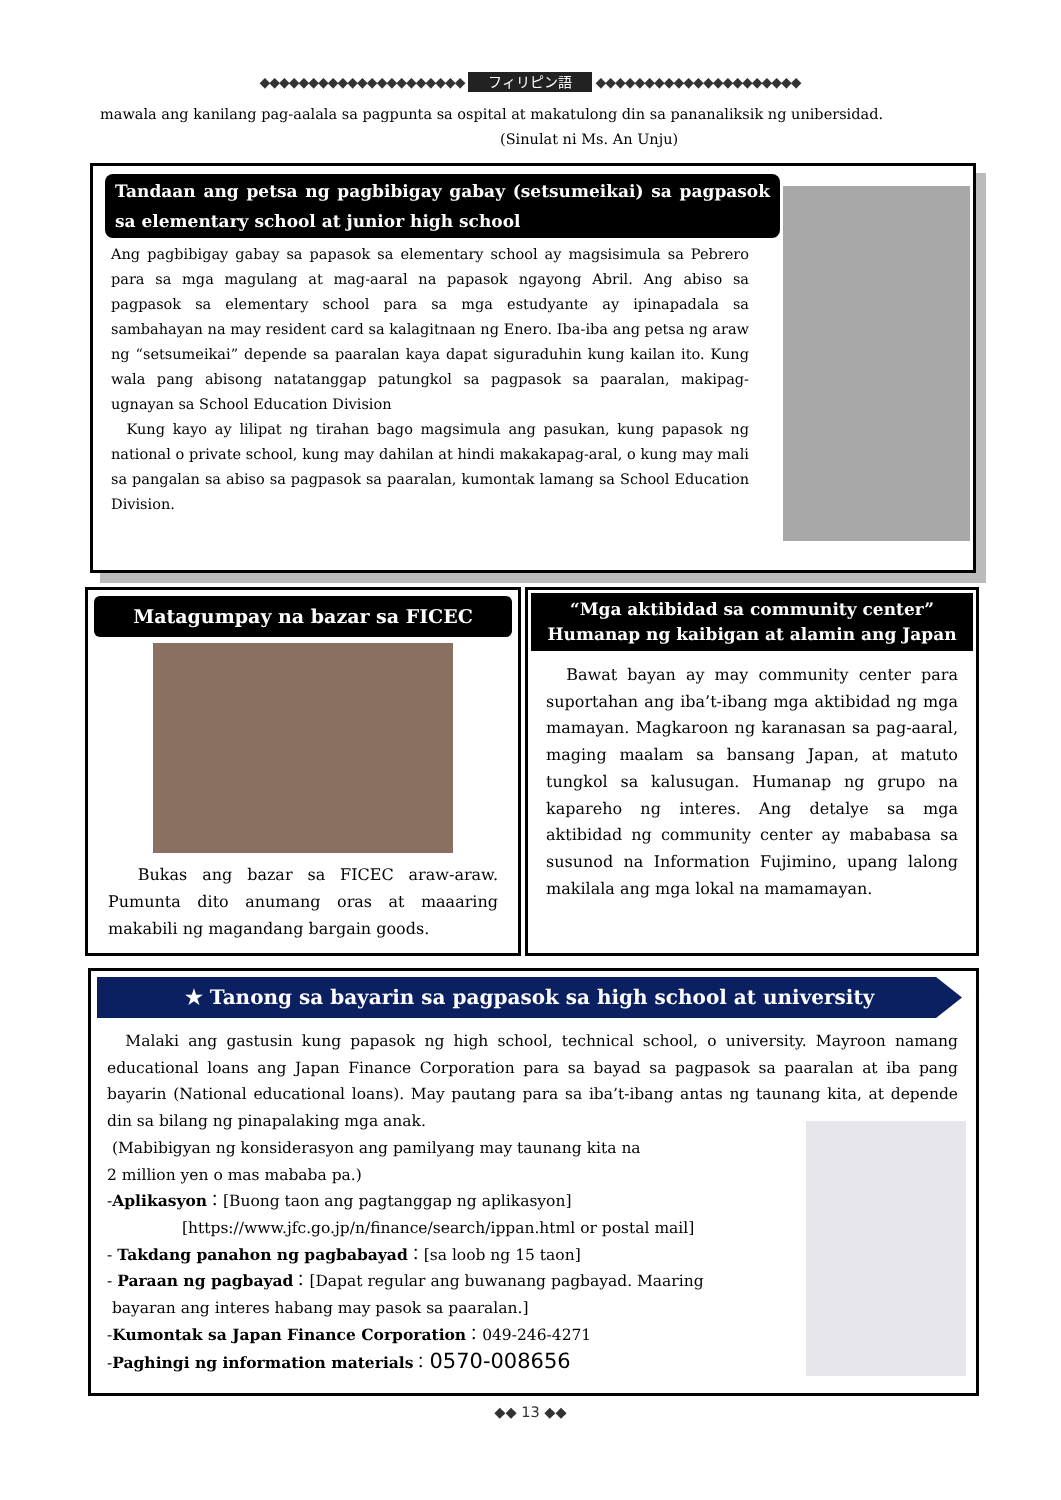◆◆◆◆◆◆◆◆◆◆◆◆◆◆◆◆◆◆◆◆◆ フィリピン語 ◆◆◆◆◆◆◆◆◆◆◆◆◆◆◆◆◆◆◆◆◆
mawala ang kanilang pag-aalala sa pagpunta sa ospital at makatulong din sa pananaliksik ng unibersidad. (Sinulat ni Ms. An Unju)
Tandaan ang petsa ng pagbibigay gabay (setsumeikai) sa pagpasok sa elementary school at junior high school
Ang pagbibigay gabay sa papasok sa elementary school ay magsisimula sa Pebrero para sa mga magulang at mag-aaral na papasok ngayong Abril. Ang abiso sa pagpasok sa elementary school para sa mga estudyante ay ipinapadala sa sambahayan na may resident card sa kalagitnaan ng Enero. Iba-iba ang petsa ng araw ng “setsumeikai” depende sa paaralan kaya dapat siguraduhin kung kailan ito. Kung wala pang abisong natatanggap patungkol sa pagpasok sa paaralan, makipag-ugnayan sa School Education Division
Kung kayo ay lilipat ng tirahan bago magsimula ang pasukan, kung papasok ng national o private school, kung may dahilan at hindi makakapag-aral, o kung may mali sa pangalan sa abiso sa pagpasok sa paaralan, kumontak lamang sa School Education Division.
Matagumpay na bazar sa FICEC
Bukas ang bazar sa FICEC araw-araw. Pumunta dito anumang oras at maaaring makabili ng magandang bargain goods.
“Mga aktibidad sa community center”
Humanap ng kaibigan at alamin ang Japan
Bawat bayan ay may community center para suportahan ang iba’t-ibang mga aktibidad ng mga mamayan. Magkaroon ng karanasan sa pag-aaral, maging maalam sa bansang Japan, at matuto tungkol sa kalusugan. Humanap ng grupo na kapareho ng interes. Ang detalye sa mga aktibidad ng community center ay mababasa sa susunod na Information Fujimino, upang lalong makilala ang mga lokal na mamamayan.
★ Tanong sa bayarin sa pagpasok sa high school at university
Malaki ang gastusin kung papasok ng high school, technical school, o university. Mayroon namang educational loans ang Japan Finance Corporation para sa bayad sa pagpasok sa paaralan at iba pang bayarin (National educational loans). May pautang para sa iba’t-ibang antas ng taunang kita, at depende din sa bilang ng pinapalaking mga anak.
(Mabibigyan ng konsiderasyon ang pamilyang may taunang kita na
2 million yen o mas mababa pa.)
-Aplikasyon：[Buong taon ang pagtanggap ng aplikasyon]
[https://www.jfc.go.jp/n/finance/search/ippan.html or postal mail]
- Takdang panahon ng pagbabayad：[sa loob ng 15 taon]
- Paraan ng pagbayad：[Dapat regular ang buwanang pagbayad. Maaring
bayaran ang interes habang may pasok sa paaralan.]
-Kumontak sa Japan Finance Corporation：049-246-4271
-Paghingi ng information materials：0570-008656
◆◆ 13 ◆◆